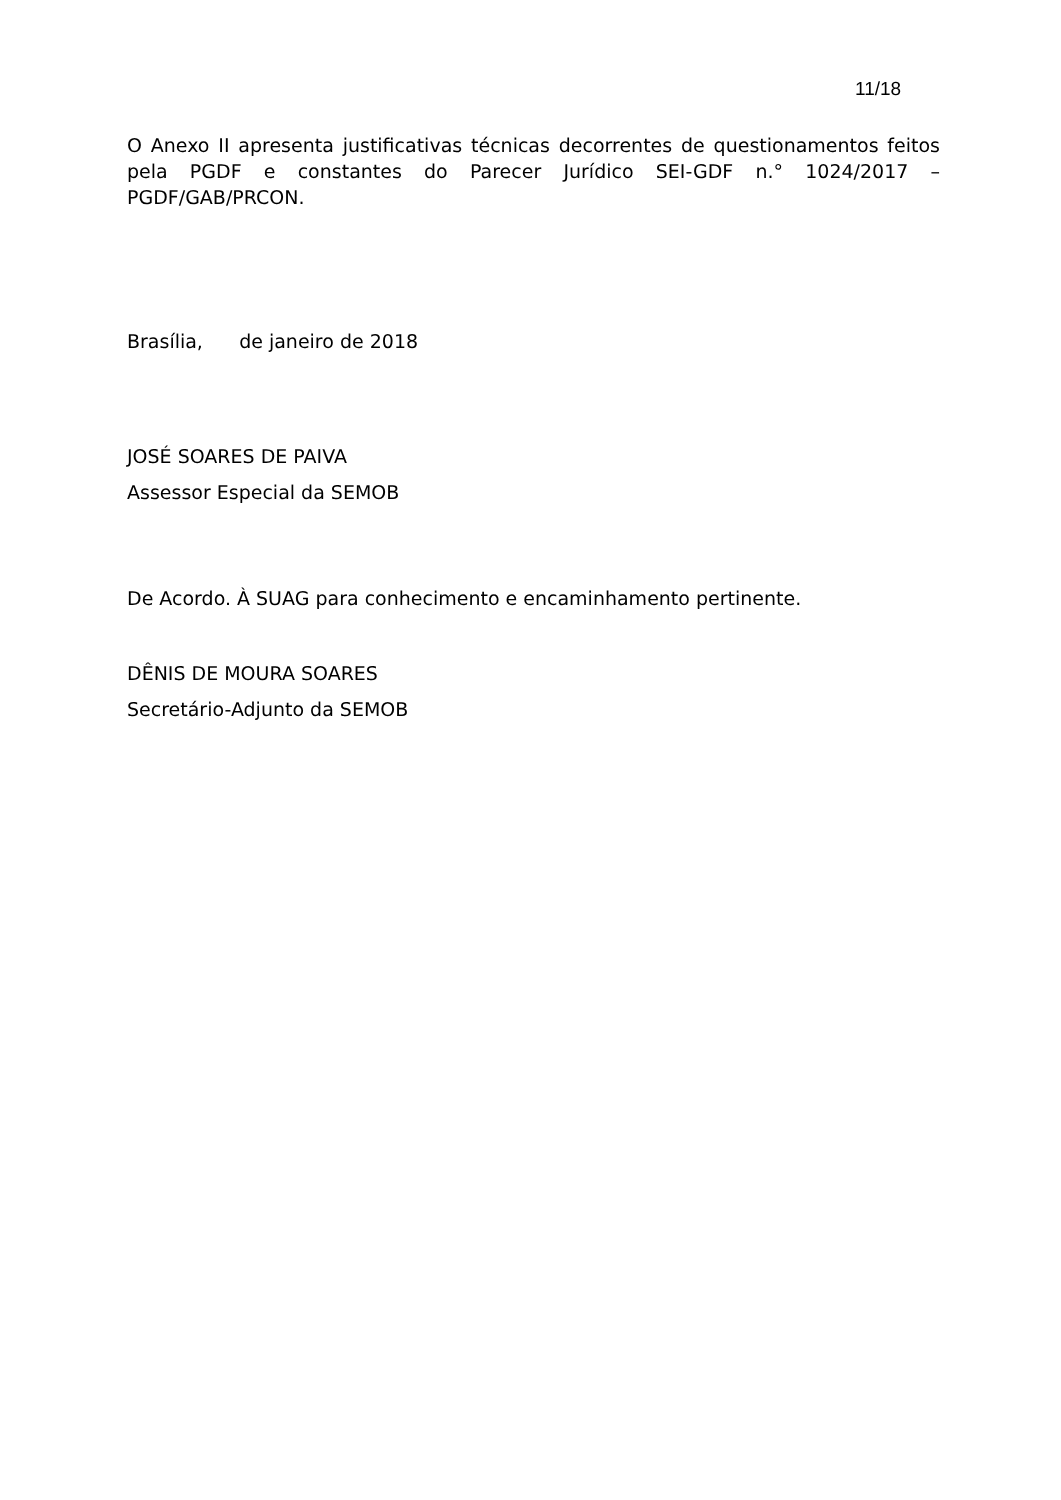11/18
O Anexo II apresenta justificativas técnicas decorrentes de questionamentos feitos pela PGDF e constantes do Parecer Jurídico SEI-GDF n.° 1024/2017 – PGDF/GAB/PRCON.
Brasília, de janeiro de 2018
JOSÉ SOARES DE PAIVA
Assessor Especial da SEMOB
De Acordo. À SUAG para conhecimento e encaminhamento pertinente.
DÊNIS DE MOURA SOARES
Secretário-Adjunto da SEMOB